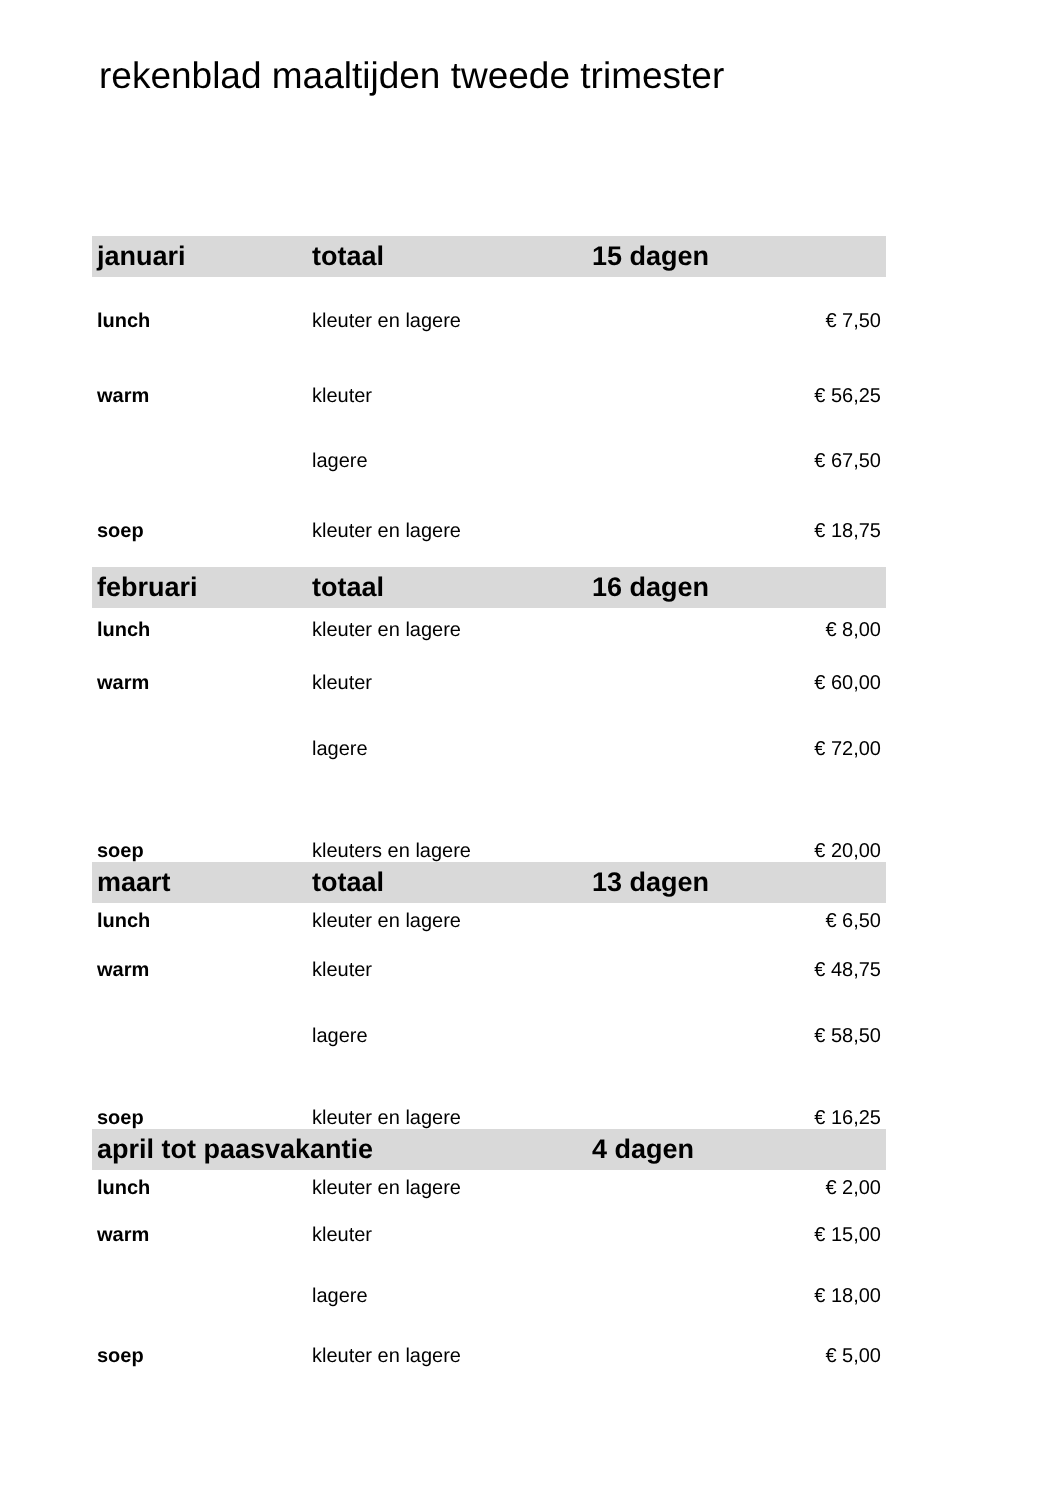rekenblad maaltijden tweede trimester
| januari | totaal | 15 dagen | |
| --- | --- | --- | --- |
| lunch | kleuter en lagere | | € 7,50 |
| warm | kleuter | | € 56,25 |
| | lagere | | € 67,50 |
| soep | kleuter en lagere | | € 18,75 |
| februari | totaal | 16 dagen | |
| lunch | kleuter en lagere | | € 8,00 |
| warm | kleuter | | € 60,00 |
| | lagere | | € 72,00 |
| soep | kleuters en lagere | | € 20,00 |
| maart | totaal | 13 dagen | |
| lunch | kleuter en lagere | | € 6,50 |
| warm | kleuter | | € 48,75 |
| | lagere | | € 58,50 |
| soep | kleuter en lagere | | € 16,25 |
| april tot paasvakantie | | 4 dagen | |
| lunch | kleuter en lagere | | € 2,00 |
| warm | kleuter | | € 15,00 |
| | lagere | | € 18,00 |
| soep | kleuter en lagere | | € 5,00 |